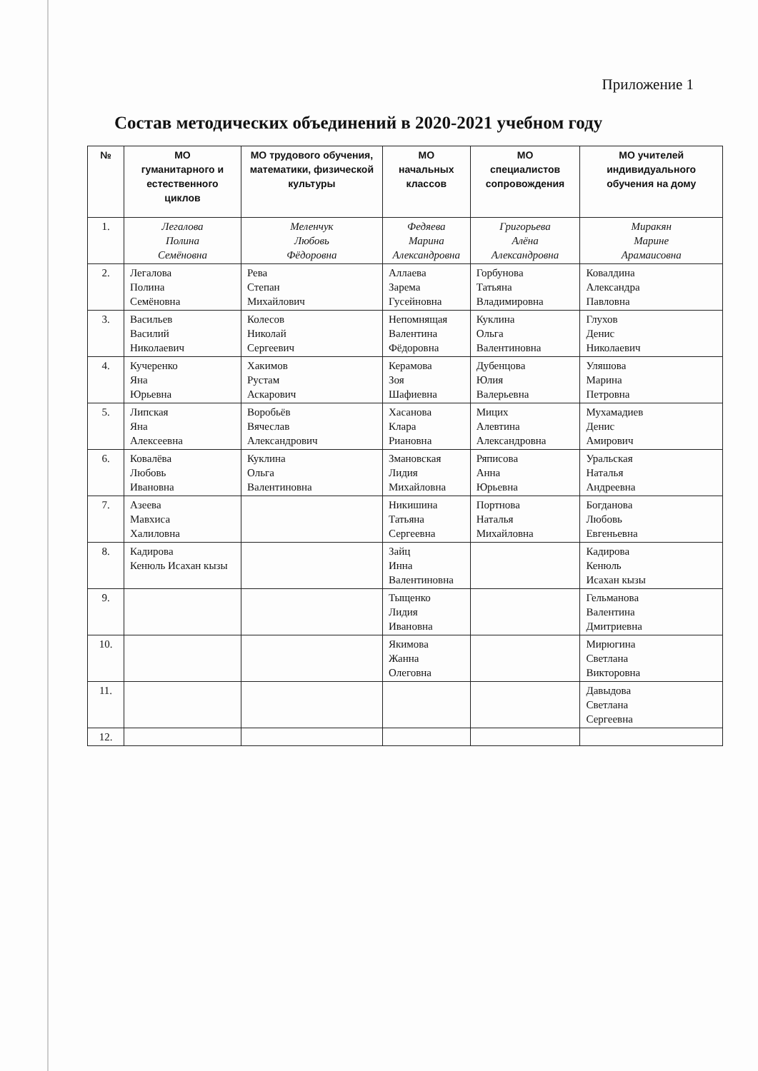Приложение 1
Состав методических объединений в 2020-2021 учебном году
| № | МО гуманитарного и естественного циклов | МО трудового обучения, математики, физической культуры | МО начальных классов | МО специалистов сопровождения | МО учителей индивидуального обучения на дому |
| --- | --- | --- | --- | --- | --- |
| 1. | Легалова Полина Семёновна | Меленчук Любовь Фёдоровна | Федяева Марина Александровна | Григорьева Алёна Александровна | Миракян Марине Арамаисовна |
| 2. | Легалова Полина Семёновна | Рева Степан Михайлович | Аллаева Зарема Гусейновна | Горбунова Татьяна Владимировна | Ковалдина Александра Павловна |
| 3. | Васильев Василий Николаевич | Колесов Николай Сергеевич | Непомнящая Валентина Фёдоровна | Куклина Ольга Валентиновна | Глухов Денис Николаевич |
| 4. | Кучеренко Яна Юрьевна | Хакимов Рустам Аскарович | Керамова Зоя Шафиевна | Дубенцова Юлия Валерьевна | Уляшова Марина Петровна |
| 5. | Липская Яна Алексеевна | Воробьёв Вячеслав Александрович | Хасанова Клара Риановна | Мицих Алевтина Александровна | Мухамадиев Денис Амирович |
| 6. | Ковалёва Любовь Ивановна | Куклина Ольга Валентиновна | Змановская Лидия Михайловна | Ряписова Анна Юрьевна | Уральская Наталья Андреевна |
| 7. | Азеева Мавхиса Халиловна | | Никишина Татьяна Сергеевна | Портнова Наталья Михайловна | Богданова Любовь Евгеньевна |
| 8. | Кадирова Кенюль Исахан кызы | | Зайц Инна Валентиновна | | Кадирова Кенюль Исахан кызы |
| 9. | | | Тыщенко Лидия Ивановна | | Гельманова Валентина Дмитриевна |
| 10. | | | Якимова Жанна Олеговна | | Мирюгина Светлана Викторовна |
| 11. | | | | | Давыдова Светлана Сергеевна |
| 12. | | | | | |